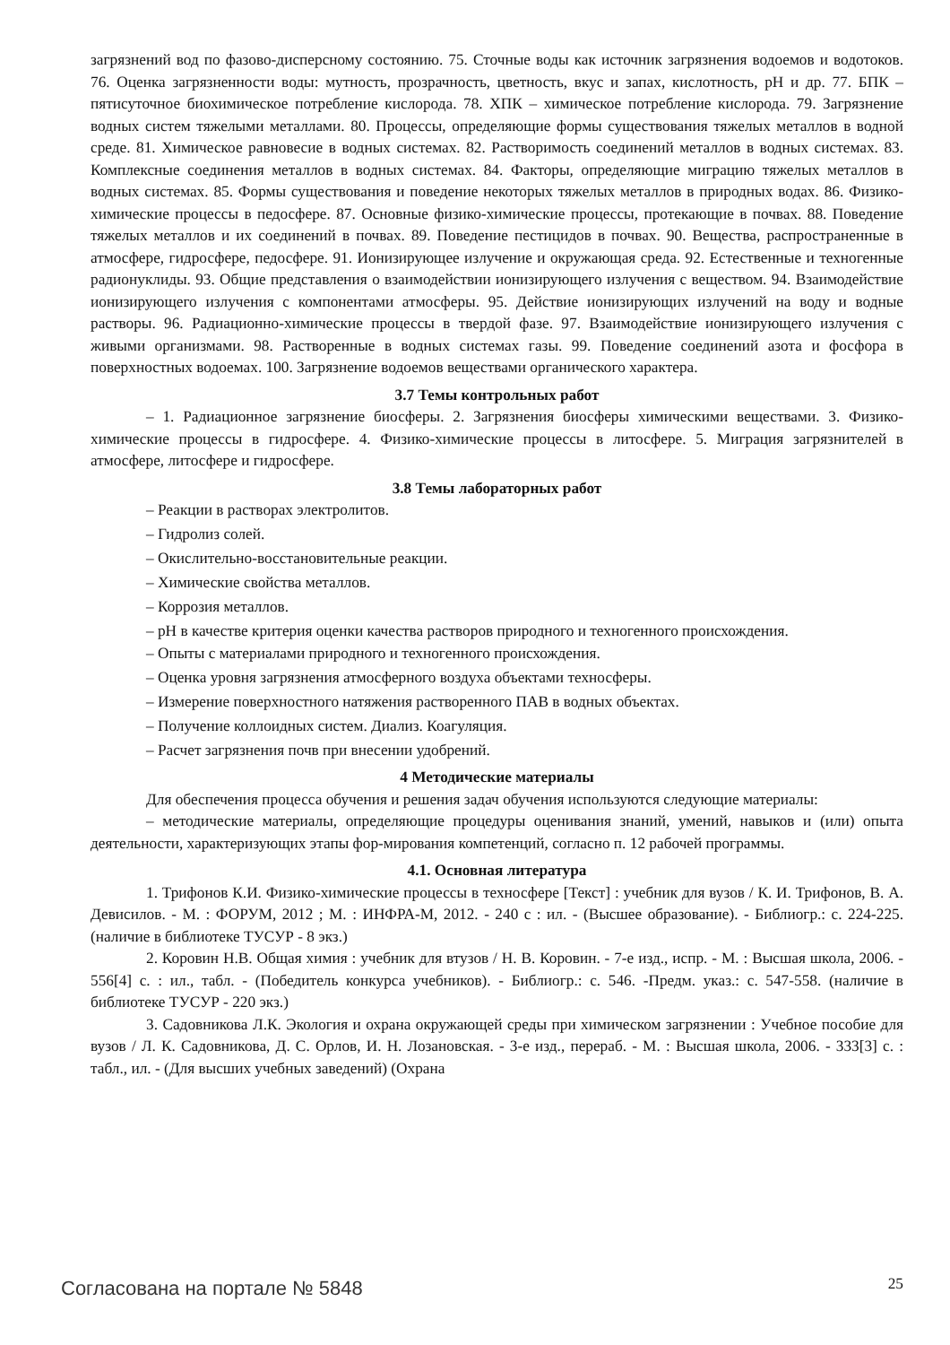загрязнений вод по фазово-дисперсному состоянию. 75. Сточные воды как источник загрязнения водоемов и водотоков. 76. Оценка загрязненности воды: мутность, прозрачность, цветность, вкус и запах, кислотность, pH и др. 77. БПК – пятисуточное биохимическое потребление кислорода. 78. ХПК – химическое потребление кислорода. 79. Загрязнение водных систем тяжелыми металлами. 80. Процессы, определяющие формы существования тяжелых металлов в водной среде. 81. Химическое равновесие в водных системах. 82. Растворимость соединений металлов в водных системах. 83. Комплексные соединения металлов в водных системах. 84. Факторы, определяющие миграцию тяжелых металлов в водных системах. 85. Формы существования и поведение некоторых тяжелых металлов в природных водах. 86. Физико-химические процессы в педосфере. 87. Основные физико-химические процессы, протекающие в почвах. 88. Поведение тяжелых металлов и их соединений в почвах. 89. Поведение пестицидов в почвах. 90. Вещества, распространенные в атмосфере, гидросфере, педосфере. 91. Ионизирующее излучение и окружающая среда. 92. Естественные и техногенные радионуклиды. 93. Общие представления о взаимодействии ионизирующего излучения с веществом. 94. Взаимодействие ионизирующего излучения с компонентами атмосферы. 95. Действие ионизирующих излучений на воду и водные растворы. 96. Радиационно-химические процессы в твердой фазе. 97. Взаимодействие ионизирующего излучения с живыми организмами. 98. Растворенные в водных системах газы. 99. Поведение соединений азота и фосфора в поверхностных водоемах. 100. Загрязнение водоемов веществами органического характера.
3.7 Темы контрольных работ
– 1. Радиационное загрязнение биосферы. 2. Загрязнения биосферы химическими веществами. 3. Физико-химические процессы в гидросфере. 4. Физико-химические процессы в литосфере. 5. Миграция загрязнителей в атмосфере, литосфере и гидросфере.
3.8 Темы лабораторных работ
– Реакции в растворах электролитов.
– Гидролиз солей.
– Окислительно-восстановительные реакции.
– Химические свойства металлов.
– Коррозия металлов.
– pH в качестве критерия оценки качества растворов природного и техногенного происхождения.
– Опыты с материалами природного и техногенного происхождения.
– Оценка уровня загрязнения атмосферного воздуха объектами техносферы.
– Измерение поверхностного натяжения растворенного ПАВ в водных объектах.
– Получение коллоидных систем. Диализ. Коагуляция.
– Расчет загрязнения почв при внесении удобрений.
4 Методические материалы
Для обеспечения процесса обучения и решения задач обучения используются следующие материалы:
– методические материалы, определяющие процедуры оценивания знаний, умений, навыков и (или) опыта деятельности, характеризующих этапы фор-мирования компетенций, согласно п. 12 рабочей программы.
4.1. Основная литература
1. Трифонов К.И. Физико-химические процессы в техносфере [Текст] : учебник для вузов / К. И. Трифонов, В. А. Девисилов. - М. : ФОРУМ, 2012 ; М. : ИНФРА-М, 2012. - 240 с : ил. - (Высшее образование). - Библиогр.: с. 224-225. (наличие в библиотеке ТУСУР - 8 экз.)
2. Коровин Н.В. Общая химия : учебник для втузов / Н. В. Коровин. - 7-е изд., испр. - М. : Высшая школа, 2006. - 556[4] с. : ил., табл. - (Победитель конкурса учебников). - Библиогр.: с. 546. -Предм. указ.: с. 547-558. (наличие в библиотеке ТУСУР - 220 экз.)
3. Садовникова Л.К. Экология и охрана окружающей среды при химическом загрязнении : Учебное пособие для вузов / Л. К. Садовникова, Д. С. Орлов, И. Н. Лозановская. - 3-е изд., перераб. - М. : Высшая школа, 2006. - 333[3] с. : табл., ил. - (Для высших учебных заведений) (Охрана
Согласована на портале № 5848 25